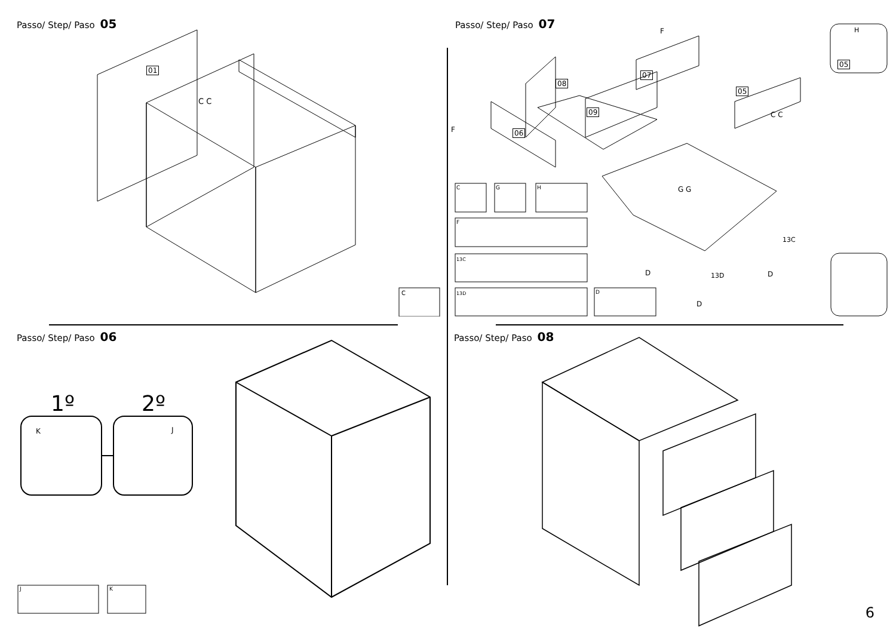Passo/ Step/ Paso 05
01
C C
C
Passo/ Step/ Paso 07
08
07
09
06
05
05
H
F
F
C C
G G
13C
13D
D D
D
C G H
F
13C
13D D
Passo/ Step/ Paso 06
1º 2º
K J
J K
Passo/ Step/ Paso 08
6